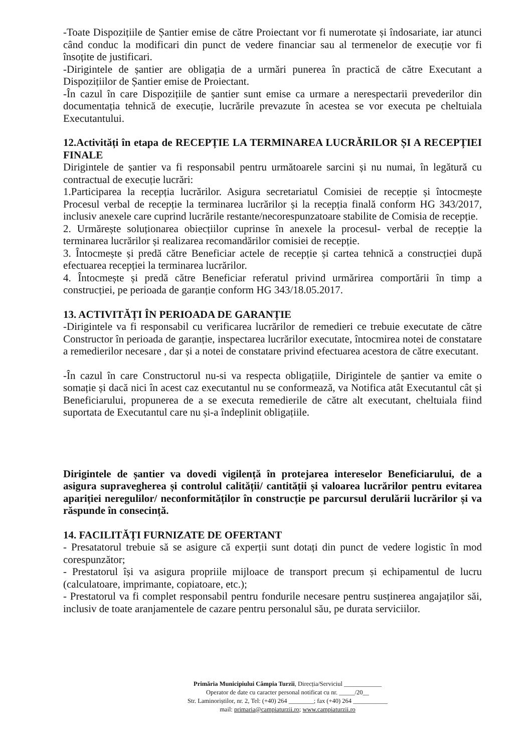-Toate Dispozițiile de Șantier emise de către Proiectant vor fi numerotate și îndosariate, iar atunci când conduc la modificari din punct de vedere financiar sau al termenelor de execuție vor fi însoțite de justificari.
-Dirigintele de șantier are obligația de a urmări punerea în practică de către Executant a Dispozițiilor de Șantier emise de Proiectant.
-În cazul în care Dispozițiile de șantier sunt emise ca urmare a nerespectarii prevederilor din documentația tehnică de execuție, lucrările prevazute în acestea se vor executa pe cheltuiala Executantului.
12.Activități în etapa de RECEPȚIE LA TERMINAREA LUCRĂRILOR ȘI A RECEPȚIEI FINALE
Dirigintele de șantier va fi responsabil pentru următoarele sarcini și nu numai, în legătură cu contractual de execuție lucrări:
1.Participarea la recepția lucrărilor. Asigura secretariatul Comisiei de recepție și întocmește Procesul verbal de recepție la terminarea lucrărilor și la recepția finală conform HG 343/2017, inclusiv anexele care cuprind lucrările restante/necorespunzatoare stabilite de Comisia de recepție.
2. Urmărește soluționarea obiecțiilor cuprinse în anexele la procesul- verbal de recepție la terminarea lucrărilor și realizarea recomandărilor comisiei de recepție.
3. Întocmește și predă către Beneficiar actele de recepție și cartea tehnică a construcției după efectuarea recepției la terminarea lucrărilor.
4. Întocmește și predă către Beneficiar referatul privind urmărirea comportării în timp a construcției, pe perioada de garanție conform HG 343/18.05.2017.
13. ACTIVITĂȚI ÎN PERIOADA DE GARANȚIE
-Dirigintele va fi responsabil cu verificarea lucrărilor de remedieri ce trebuie executate de către Constructor în perioada de garanție, inspectarea lucrărilor executate, întocmirea notei de constatare a remedierilor necesare , dar și a notei de constatare privind efectuarea acestora de către executant.
-În cazul în care Constructorul nu-si va respecta obligațiile, Dirigintele de șantier va emite o somație și dacă nici în acest caz executantul nu se conformează, va Notifica atât Executantul cât și Beneficiarului, propunerea de a se executa remedierile de către alt executant, cheltuiala fiind suportata de Executantul care nu și-a îndeplinit obligațiile.
Dirigintele de șantier va dovedi vigilență în protejarea intereselor Beneficiarului, de a asigura supravegherea și controlul calității/ cantității și valoarea lucrărilor pentru evitarea apariției neregulilor/ neconformităților în construcție pe parcursul derulării lucrărilor și va răspunde în consecință.
14. FACILITĂȚI FURNIZATE DE OFERTANT
- Presatatorul trebuie să se asigure că experții sunt dotați din punct de vedere logistic în mod corespunzător;
- Prestatorul își va asigura propriile mijloace de transport precum și echipamentul de lucru (calculatoare, imprimante, copiatoare, etc.);
- Prestatorul va fi complet responsabil pentru fondurile necesare pentru susținerea angajaților săi, inclusiv de toate aranjamentele de cazare pentru personalul său, pe durata serviciilor.
Primăria Municipiului Câmpia Turzii, Direcția/Serviciul ____________
Operator de date cu caracter personal notificat cu nr. _____/20__
Str. Laminoriștilor, nr. 2, Tel: (+40) 264 ________; fax (+40) 264 ___________
mail: primaria@campiaturzii.ro; www.campiaturzii.ro